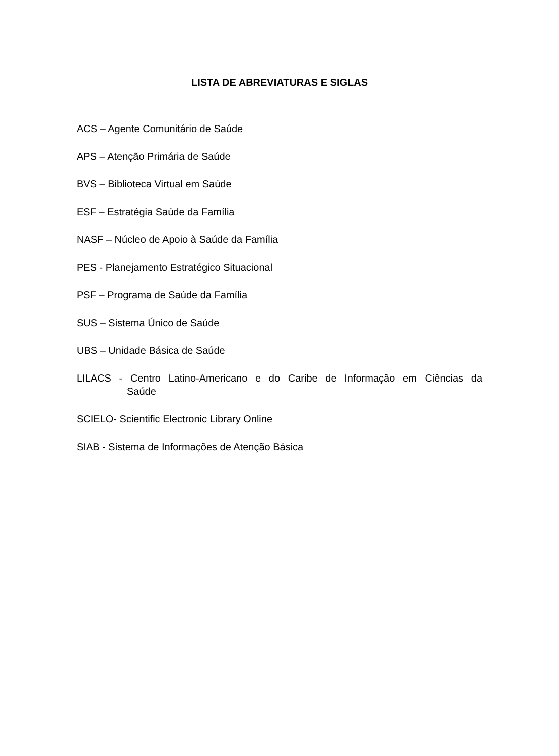LISTA DE ABREVIATURAS E SIGLAS
ACS – Agente Comunitário de Saúde
APS – Atenção Primária de Saúde
BVS – Biblioteca Virtual em Saúde
ESF – Estratégia Saúde da Família
NASF – Núcleo de Apoio à Saúde da Família
PES - Planejamento Estratégico Situacional
PSF – Programa de Saúde da Família
SUS – Sistema Único de Saúde
UBS – Unidade Básica de Saúde
LILACS - Centro Latino-Americano e do Caribe de Informação em Ciências da
Saúde
SCIELO- Scientific Electronic Library Online
SIAB - Sistema de Informações de Atenção Básica